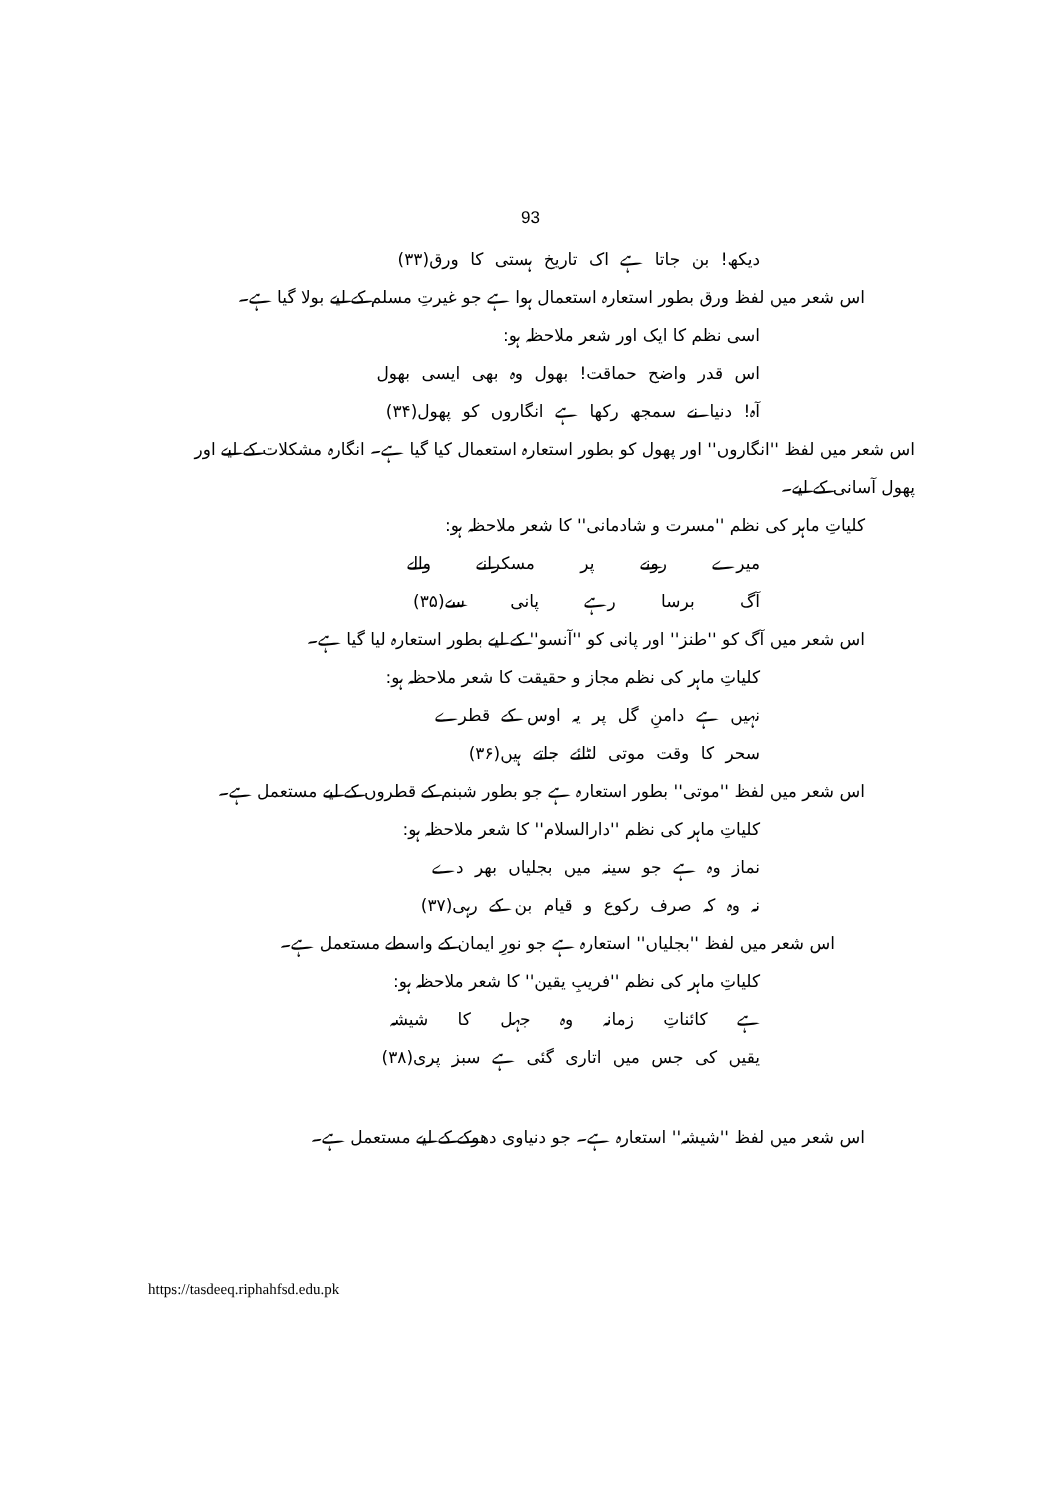93
دیکھ! بن جاتا ہے اک تاریخ ہستی کا ورق(۳۳)
اس شعر میں لفظ ورق بطور استعارہ استعمال ہوا ہے جو غیرتِ مسلم کے لیے بولا گیا ہے۔
اسی نظم کا ایک اور شعر ملاحظہ ہو:
اس قدر واضح حماقت! بھول وہ بھی ایسی بھول
آہ! دنیا نے سمجھ رکھا ہے انگاروں کو پھول(۳۴)
اس شعر میں لفظ ''انگاروں'' اور پھول کو بطور استعارہ استعمال کیا گیا ہے۔ انگارہ مشکلات کے لیے اور پھول آسانی کے لیے۔
کلیاتِ ماہر کی نظم ''مسرت و شادمانی'' کا شعر ملاحظہ ہو:
میرے رونے پر مسکرانے والے
آگ برسا رہے پانی سے(۳۵)
اس شعر میں آگ کو ''طنز'' اور پانی کو ''آنسو'' کے لیے بطور استعارہ لیا گیا ہے۔
کلیاتِ ماہر کی نظم مجاز و حقیقت کا شعر ملاحظہ ہو:
نہیں ہے دامنِ گل پر یہ اوس کے قطرے
سحر کا وقت موتی لٹائے جاتے ہیں(۳۶)
اس شعر میں لفظ ''موتی'' بطور استعارہ ہے جو بطور شبنم کے قطروں کے لیے مستعمل ہے۔
کلیاتِ ماہر کی نظم ''دارالسلام'' کا شعر ملاحظہ ہو:
نماز وہ ہے جو سینہ میں بجلیاں بھر دے
نہ وہ کہ صرف رکوع و قیام بن کے رہی(۳۷)
اس شعر میں لفظ ''بجلیاں'' استعارہ ہے جو نورِ ایمان کے واسطے مستعمل ہے۔
کلیاتِ ماہر کی نظم ''فریبِ یقین'' کا شعر ملاحظہ ہو:
ہے کائناتِ زمانہ وہ جہل کا شیشہ
یقیں کی جس میں اتاری گئی ہے سبز پری(۳۸)
اس شعر میں لفظ ''شیشہ'' استعارہ ہے۔ جو دنیاوی دھوکے کے لیے مستعمل ہے۔
https://tasdeeq.riphahfsd.edu.pk